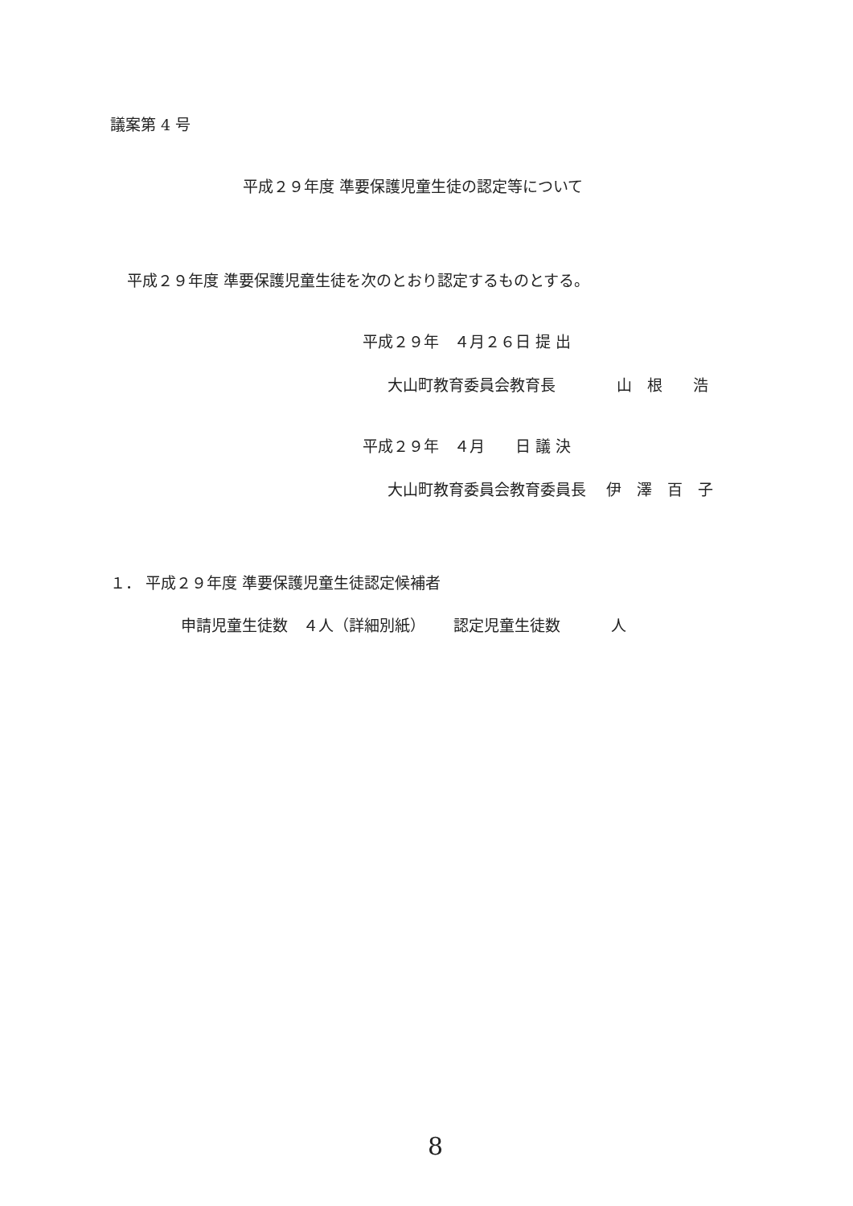議案第 4 号
平成２９年度 準要保護児童生徒の認定等について
平成２９年度 準要保護児童生徒を次のとおり認定するものとする。
平成２９年　４月２６日 提 出
大山町教育委員会教育長　　　　山　根　　浩
平成２９年　４月　　日 議 決
大山町教育委員会教育委員長　 伊　澤　百　子
１． 平成２９年度 準要保護児童生徒認定候補者
申請児童生徒数　４人（詳細別紙）　　 認定児童生徒数　　　 人
8